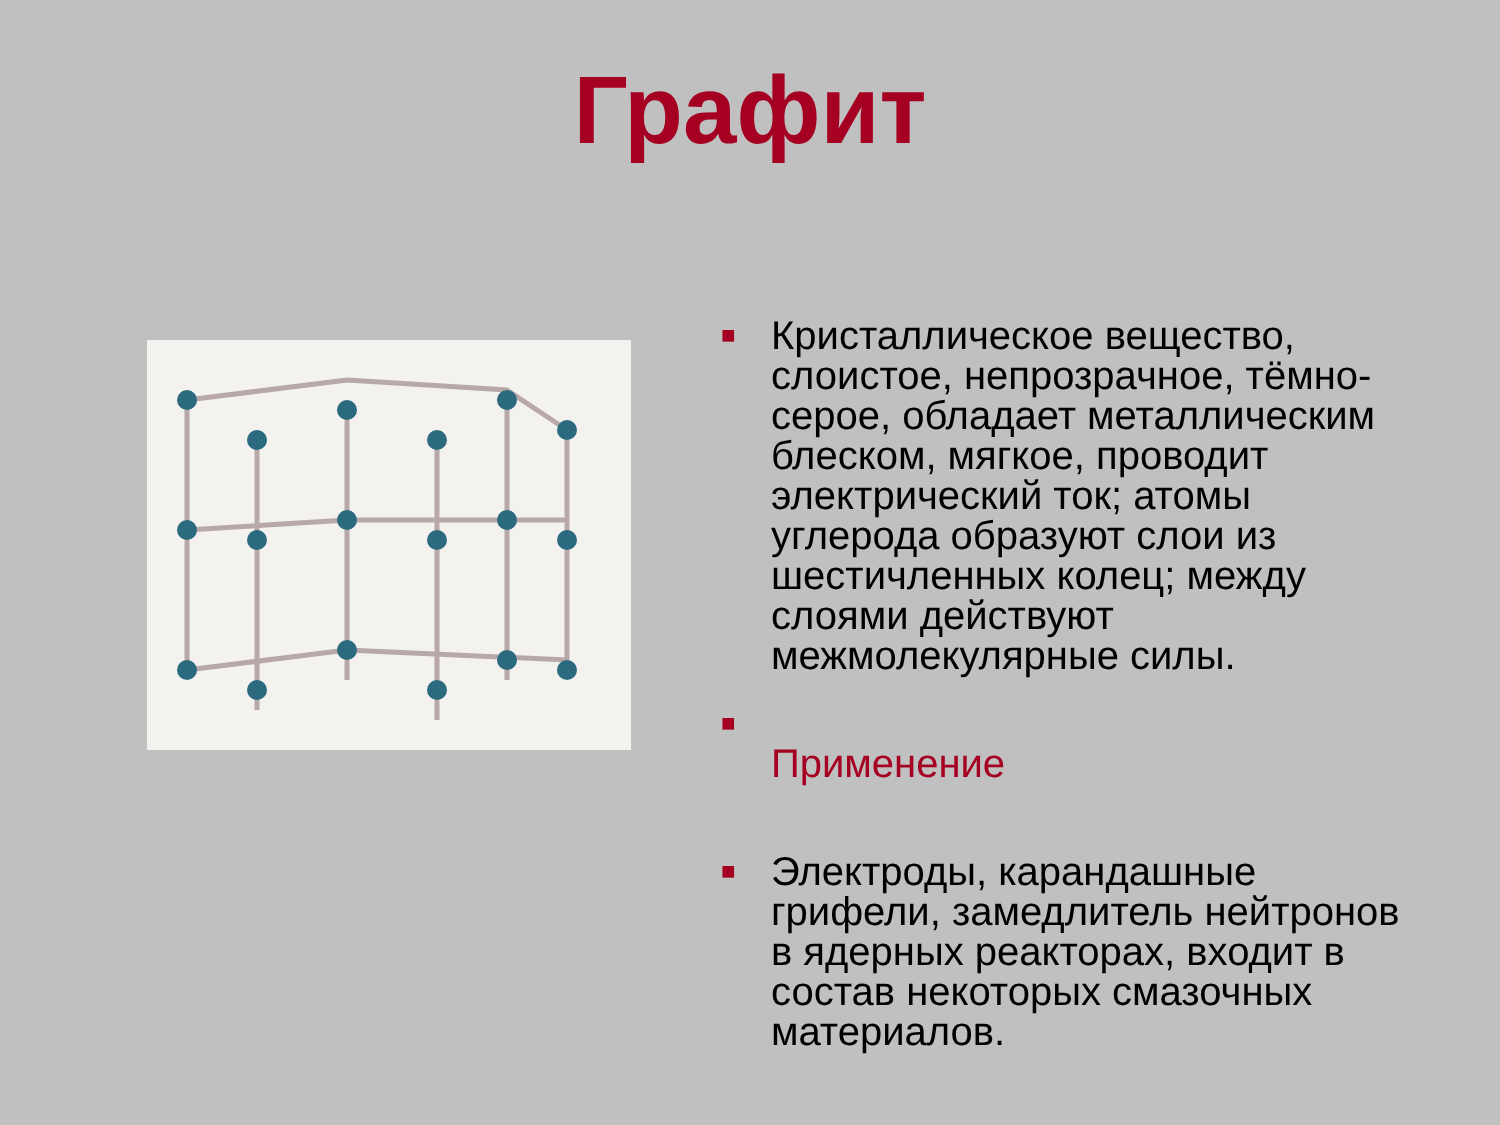Графит
■ Кристаллическое вещество, слоистое, непрозрачное, тёмно-серое, обладает металлическим блеском, мягкое, проводит электрический ток; атомы углерода образуют слои из шестичленных колец; между слоями действуют межмолекулярные силы.
■
Применение
■ Электроды, карандашные грифели, замедлитель нейтронов в ядерных реакторах, входит в состав некоторых смазочных материалов.